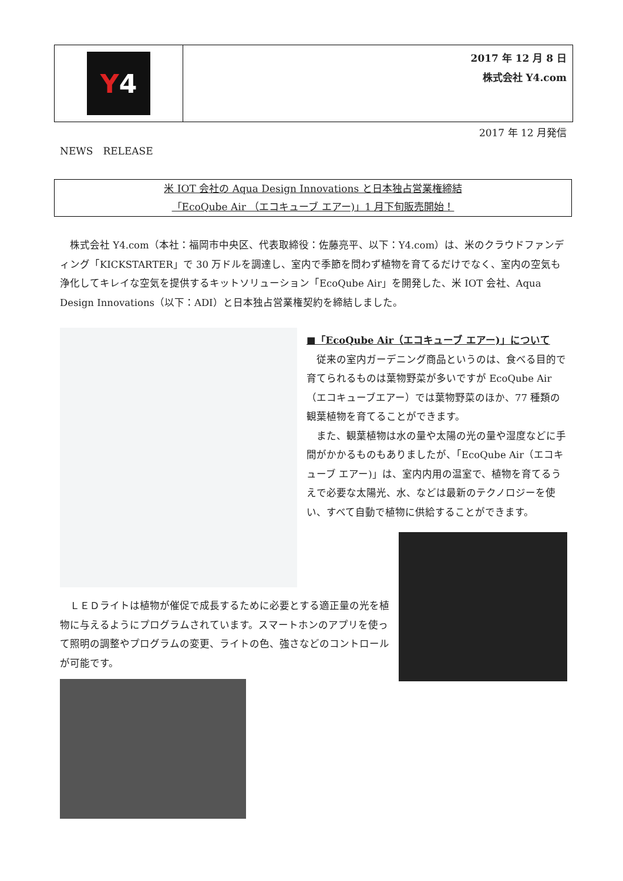Y 4
2017 年 12 月 8 日
株式会社 Y4.com
2017 年 12 月発信
NEWS　RELEASE
米 IOT 会社の Aqua Design Innovations と日本独占営業権締結
「EcoQube Air （エコキューブ エアー)」1 月下旬販売開始！
　株式会社 Y4.com（本社：福岡市中央区、代表取締役：佐藤亮平、以下：Y4.com）は、米のクラウドファンディング「KICKSTARTER」で 30 万ドルを調達し、室内で季節を問わず植物を育てるだけでなく、室内の空気も浄化してキレイな空気を提供するキットソリューション「EcoQube Air」を開発した、米 IOT 会社、Aqua Design Innovations（以下：ADI）と日本独占営業権契約を締結しました。
■「EcoQube Air（エコキューブ エアー)」について
　従来の室内ガーデニング商品というのは、食べる目的で育てられるものは葉物野菜が多いですが EcoQube Air（エコキューブエアー）では葉物野菜のほか、77 種類の観葉植物を育てることができます。
　また、観葉植物は水の量や太陽の光の量や湿度などに手間がかかるものもありましたが、「EcoQube Air（エコキューブ エアー)」は、室内内用の温室で、植物を育てるうえで必要な太陽光、水、などは最新のテクノロジーを使い、すべて自動で植物に供給することができます。
　ＬＥＤライトは植物が催促で成長するために必要とする適正量の光を植物に与えるようにプログラムされています。スマートホンのアプリを使って照明の調整やプログラムの変更、ライトの色、強さなどのコントロールが可能です。